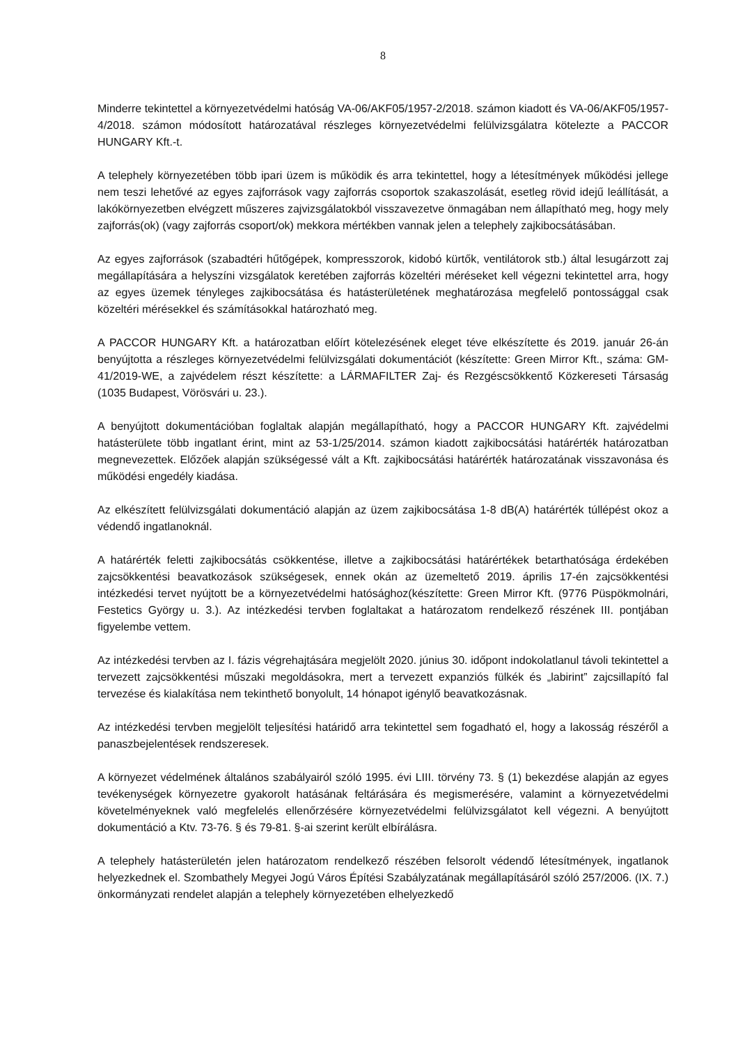8
Minderre tekintettel a környezetvédelmi hatóság VA-06/AKF05/1957-2/2018. számon kiadott és VA-06/AKF05/1957-4/2018. számon módosított határozatával részleges környezetvédelmi felülvizsgálatra kötelezte a PACCOR HUNGARY Kft.-t.
A telephely környezetében több ipari üzem is működik és arra tekintettel, hogy a létesítmények működési jellege nem teszi lehetővé az egyes zajforrások vagy zajforrás csoportok szakaszolását, esetleg rövid idejű leállítását, a lakókörnyezetben elvégzett műszeres zajvizsgálatokból visszavezetve önmagában nem állapítható meg, hogy mely zajforrás(ok) (vagy zajforrás csoport/ok) mekkora mértékben vannak jelen a telephely zajkibocsátásában.
Az egyes zajforrások (szabadtéri hűtőgépek, kompresszorok, kidobó kürtők, ventilátorok stb.) által lesugárzott zaj megállapítására a helyszíni vizsgálatok keretében zajforrás közeltéri méréseket kell végezni tekintettel arra, hogy az egyes üzemek tényleges zajkibocsátása és hatásterületének meghatározása megfelelő pontossággal csak közeltéri mérésekkel és számításokkal határozható meg.
A PACCOR HUNGARY Kft. a határozatban előírt kötelezésének eleget téve elkészítette és 2019. január 26-án benyújtotta a részleges környezetvédelmi felülvizsgálati dokumentációt (készítette: Green Mirror Kft., száma: GM-41/2019-WE, a zajvédelem részt készítette: a LÁRMAFILTER Zaj- és Rezgéscsökkentő Közkereseti Társaság (1035 Budapest, Vörösvári u. 23.).
A benyújtott dokumentációban foglaltak alapján megállapítható, hogy a PACCOR HUNGARY Kft. zajvédelmi hatásterülete több ingatlant érint, mint az 53-1/25/2014. számon kiadott zajkibocsátási határérték határozatban megnevezettek. Előzőek alapján szükségessé vált a Kft. zajkibocsátási határérték határozatának visszavonása és működési engedély kiadása.
Az elkészített felülvizsgálati dokumentáció alapján az üzem zajkibocsátása 1-8 dB(A) határérték túllépést okoz a védendő ingatlanoknál.
A határérték feletti zajkibocsátás csökkentése, illetve a zajkibocsátási határértékek betarthatósága érdekében zajcsökkentési beavatkozások szükségesek, ennek okán az üzemeltető 2019. április 17-én zajcsökkentési intézkedési tervet nyújtott be a környezetvédelmi hatósághoz(készítette: Green Mirror Kft. (9776 Püspökmolnári, Festetics György u. 3.). Az intézkedési tervben foglaltakat a határozatom rendelkező részének III. pontjában figyelembe vettem.
Az intézkedési tervben az I. fázis végrehajtására megjelölt 2020. június 30. időpont indokolatlanul távoli tekintettel a tervezett zajcsökkentési műszaki megoldásokra, mert a tervezett expanziós fülkék és „labirint” zajcsillapító fal tervezése és kialakítása nem tekinthető bonyolult, 14 hónapot igénylő beavatkozásnak.
Az intézkedési tervben megjelölt teljesítési határidő arra tekintettel sem fogadható el, hogy a lakosság részéről a panaszbejelentések rendszeresek.
A környezet védelmének általános szabályairól szóló 1995. évi LIII. törvény 73. § (1) bekezdése alapján az egyes tevékenységek környezetre gyakorolt hatásának feltárására és megismerésére, valamint a környezetvédelmi követelményeknek való megfelelés ellenőrzésére környezetvédelmi felülvizsgálatot kell végezni. A benyújtott dokumentáció a Ktv. 73-76. § és 79-81. §-ai szerint került elbírálásra.
A telephely hatásterületén jelen határozatom rendelkező részében felsorolt védendő létesítmények, ingatlanok helyezkednek el. Szombathely Megyei Jogú Város Építési Szabályzatának megállapításáról szóló 257/2006. (IX. 7.) önkormányzati rendelet alapján a telephely környezetében elhelyezkedő